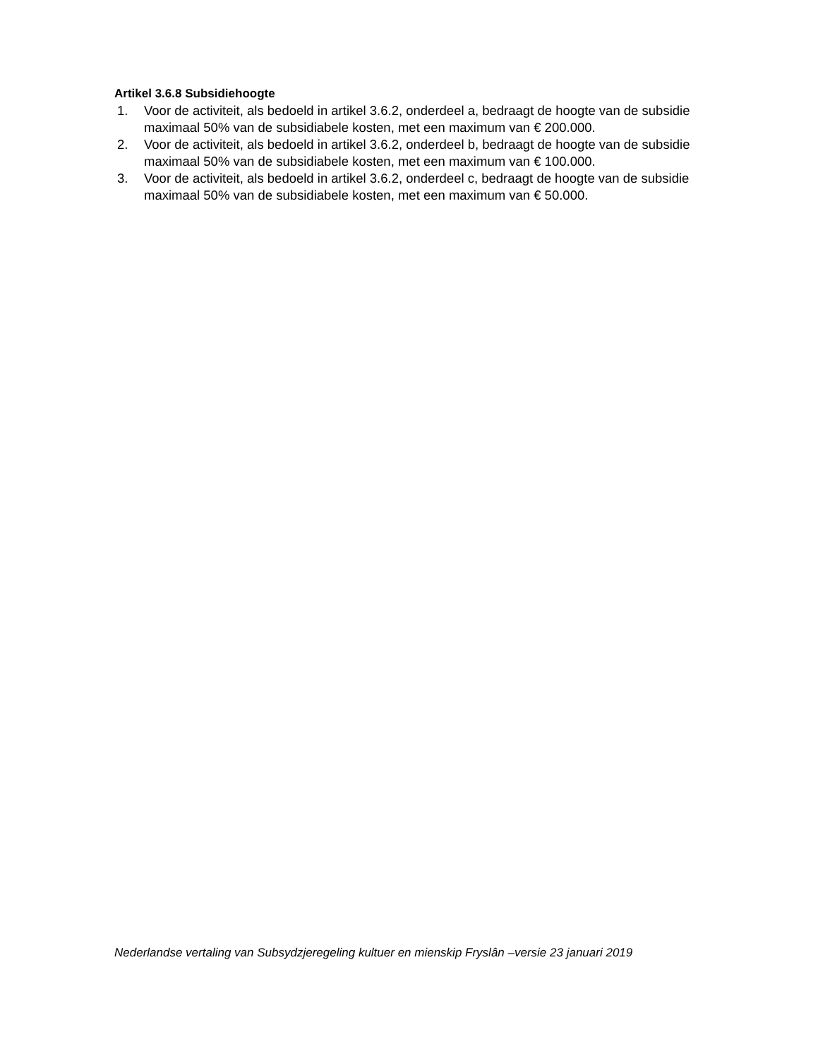Artikel 3.6.8 Subsidiehoogte
1. Voor de activiteit, als bedoeld in artikel 3.6.2, onderdeel a, bedraagt de hoogte van de subsidie maximaal 50% van de subsidiabele kosten, met een maximum van € 200.000.
2. Voor de activiteit, als bedoeld in artikel 3.6.2, onderdeel b, bedraagt de hoogte van de subsidie maximaal 50% van de subsidiabele kosten, met een maximum van € 100.000.
3. Voor de activiteit, als bedoeld in artikel 3.6.2, onderdeel c, bedraagt de hoogte van de subsidie maximaal 50% van de subsidiabele kosten, met een maximum van € 50.000.
Nederlandse vertaling van Subsydzjeregeling kultuer en mienskip Fryslân –versie 23 januari 2019